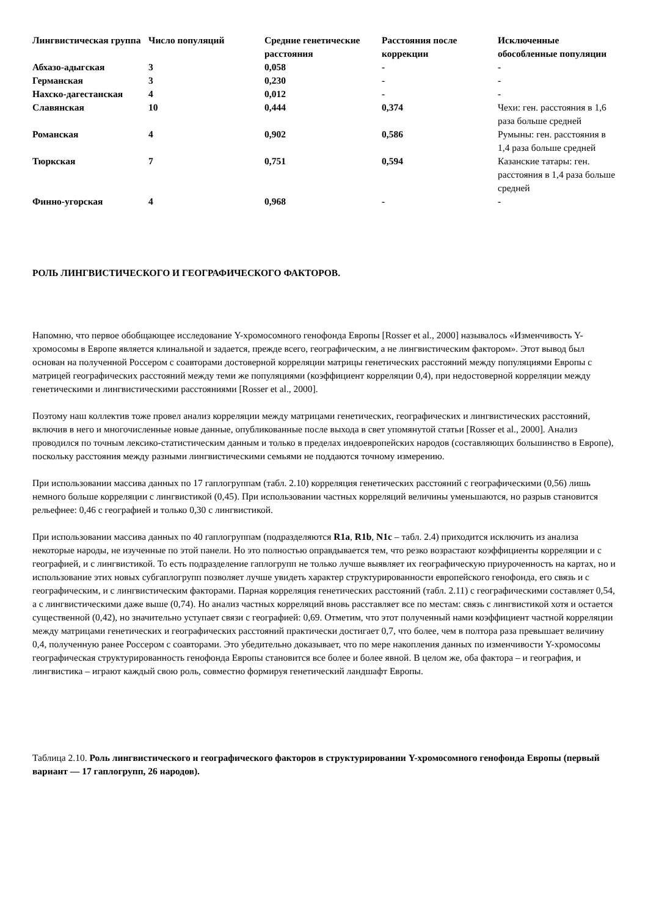| Лингвистическая группа | Число популяций | Средние генетические расстояния | Расстояния после коррекции | Исключенные обособленные популяции |
| --- | --- | --- | --- | --- |
| Абхазо-адыгская | 3 | 0,058 | - | - |
| Германская | 3 | 0,230 | - | - |
| Нахско-дагестанская | 4 | 0,012 | - | - |
| Славянская | 10 | 0,444 | 0,374 | Чехи: ген. расстояния в 1,6 раза больше средней |
| Романская | 4 | 0,902 | 0,586 | Румыны: ген. расстояния в 1,4 раза больше средней |
| Тюркская | 7 | 0,751 | 0,594 | Казанские татары: ген. расстояния в 1,4 раза больше средней |
| Финно-угорская | 4 | 0,968 | - | - |
РОЛЬ ЛИНГВИСТИЧЕСКОГО И ГЕОГРАФИЧЕСКОГО ФАКТОРОВ.
Напомню, что первое обобщающее исследование Y-хромосомного генофонда Европы [Rosser et al., 2000] называлось «Изменчивость Y-хромосомы в Европе является клинальной и задается, прежде всего, географическим, а не лингвистическим фактором». Этот вывод был основан на полученной Россером с соавторами достоверной корреляции матрицы генетических расстояний между популяциями Европы с матрицей географических расстояний между теми же популяциями (коэффициент корреляции 0,4), при недостоверной корреляции между генетическими и лингвистическими расстояниями [Rosser et al., 2000].
Поэтому наш коллектив тоже провел анализ корреляции между матрицами генетических, географических и лингвистических расстояний, включив в него и многочисленные новые данные, опубликованные после выхода в свет упомянутой статьи [Rosser et al., 2000]. Анализ проводился по точным лексико-статистическим данным и только в пределах индоевропейских народов (составляющих большинство в Европе), поскольку расстояния между разными лингвистическими семьями не поддаются точному измерению.
При использовании массива данных по 17 гаплогруппам (табл. 2.10) корреляция генетических расстояний с географическими (0,56) лишь немного больше корреляции с лингвистикой (0,45). При использовании частных корреляций величины уменьшаются, но разрыв становится рельефнее: 0,46 с географией и только 0,30 с лингвистикой.
При использовании массива данных по 40 гаплогруппам (подразделяются R1a, R1b, N1c – табл. 2.4) приходится исключить из анализа некоторые народы, не изученные по этой панели. Но это полностью оправдывается тем, что резко возрастают коэффициенты корреляции и с географией, и с лингвистикой. То есть подразделение гаплогрупп не только лучше выявляет их географическую приуроченность на картах, но и использование этих новых субгаплогрупп позволяет лучше увидеть характер структурированности европейского генофонда, его связь и с географическим, и с лингвистическим факторами. Парная корреляция генетических расстояний (табл. 2.11) с географическими составляет 0,54, а с лингвистическими даже выше (0,74). Но анализ частных корреляций вновь расставляет все по местам: связь с лингвистикой хотя и остается существенной (0,42), но значительно уступает связи с географией: 0,69. Отметим, что этот полученный нами коэффициент частной корреляции между матрицами генетических и географических расстояний практически достигает 0,7, что более, чем в полтора раза превышает величину 0,4, полученную ранее Россером с соавторами. Это убедительно доказывает, что по мере накопления данных по изменчивости Y-хромосомы географическая структурированность генофонда Европы становится все более и более явной. В целом же, оба фактора – и география, и лингвистика – играют каждый свою роль, совместно формируя генетический ландшафт Европы.
Таблица 2.10. Роль лингвистического и географического факторов в структурировании Y-хромосомного генофонда Европы (первый вариант — 17 гаплогрупп, 26 народов).